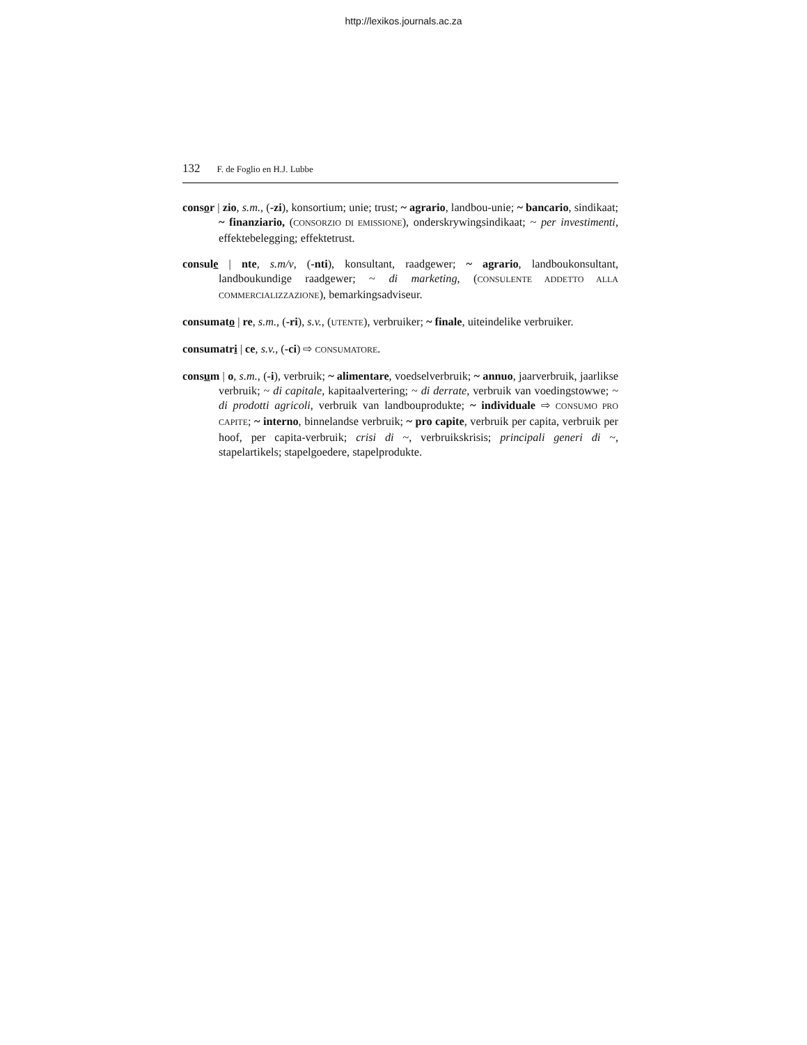http://lexikos.journals.ac.za
132 F. de Foglio en H.J. Lubbe
consor | zio, s.m., (-zi), konsortium; unie; trust; ~ agrario, landbou-unie; ~ bancario, sindikaat; ~ finanziario, (CONSORZIO DI EMISSIONE), onderskrywingsindikaat; ~ per investimenti, effektebelegging; effektetrust.
consule | nte, s.m/v, (-nti), konsultant, raadgewer; ~ agrario, landboukonsultant, landboukundige raadgewer; ~ di marketing, (CONSULENTE ADDETTO ALLA COMMERCIALIZZAZIONE), bemarkingsadviseur.
consumato | re, s.m., (-ri), s.v., (UTENTE), verbruiker; ~ finale, uiteindelike verbruiker.
consumatri | ce, s.v., (-ci) ⇨ CONSUMATORE.
consum | o, s.m., (-i), verbruik; ~ alimentare, voedselverbruik; ~ annuo, jaarverbruik, jaarlikse verbruik; ~ di capitale, kapitaalvertering; ~ di derrate, verbruik van voedingstowwe; ~ di prodotti agricoli, verbruik van landbouprodukte; ~ individuale ⇨ CONSUMO PRO CAPITE; ~ interno, binnelandse verbruik; ~ pro capite, verbruik per capita, verbruik per hoof, per capita-verbruik; crisi di ~, verbruikskrisis; principali generi di ~, stapelartikels; stapelgoedere, stapelprodukte.